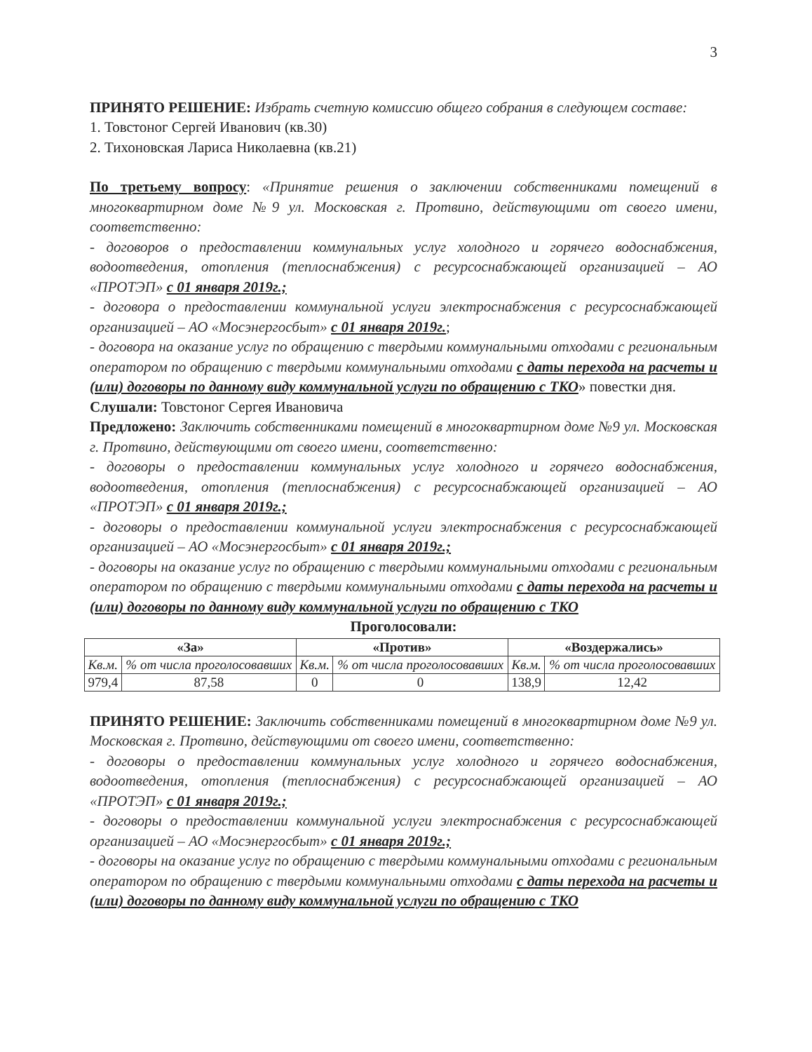3
ПРИНЯТО РЕШЕНИЕ: Избрать счетную комиссию общего собрания в следующем составе:
1. Товстоног Сергей Иванович (кв.30)
2. Тихоновская Лариса Николаевна (кв.21)
По третьему вопросу: «Принятие решения о заключении собственниками помещений в многоквартирном доме №9 ул. Московская г. Протвино, действующими от своего имени, соответственно:
- договоров о предоставлении коммунальных услуг холодного и горячего водоснабжения, водоотведения, отопления (теплоснабжения) с ресурсоснабжающей организацией – АО «ПРОТЭП» с 01 января 2019г.;
- договора о предоставлении коммунальной услуги электроснабжения с ресурсоснабжающей организацией – АО «Мосэнергосбыт» с 01 января 2019г.;
- договора на оказание услуг по обращению с твердыми коммунальными отходами с региональным оператором по обращению с твердыми коммунальными отходами с даты перехода на расчеты и (или) договоры по данному виду коммунальной услуги по обращению с ТКО» повестки дня.
Слушали: Товстоног Сергея Ивановича
Предложено: Заключить собственниками помещений в многоквартирном доме №9 ул. Московская г. Протвино, действующими от своего имени, соответственно:
- договоры о предоставлении коммунальных услуг холодного и горячего водоснабжения, водоотведения, отопления (теплоснабжения) с ресурсоснабжающей организацией – АО «ПРОТЭП» с 01 января 2019г.;
- договоры о предоставлении коммунальной услуги электроснабжения с ресурсоснабжающей организацией – АО «Мосэнергосбыт» с 01 января 2019г.;
- договоры на оказание услуг по обращению с твердыми коммунальными отходами с региональным оператором по обращению с твердыми коммунальными отходами с даты перехода на расчеты и (или) договоры по данному виду коммунальной услуги по обращению с ТКО
Проголосовали:
| «За» | | «Против» | | «Воздержались» | |
| --- | --- | --- | --- | --- | --- |
| Кв.м. | % от числа проголосовавших | Кв.м. | % от числа проголосовавших | Кв.м. | % от числа проголосовавших |
| 979,4 | 87,58 | 0 | 0 | 138,9 | 12,42 |
ПРИНЯТО РЕШЕНИЕ: Заключить собственниками помещений в многоквартирном доме №9 ул. Московская г. Протвино, действующими от своего имени, соответственно:
- договоры о предоставлении коммунальных услуг холодного и горячего водоснабжения, водоотведения, отопления (теплоснабжения) с ресурсоснабжающей организацией – АО «ПРОТЭП» с 01 января 2019г.;
- договоры о предоставлении коммунальной услуги электроснабжения с ресурсоснабжающей организацией – АО «Мосэнергосбыт» с 01 января 2019г.;
- договоры на оказание услуг по обращению с твердыми коммунальными отходами с региональным оператором по обращению с твердыми коммунальными отходами с даты перехода на расчеты и (или) договоры по данному виду коммунальной услуги по обращению с ТКО